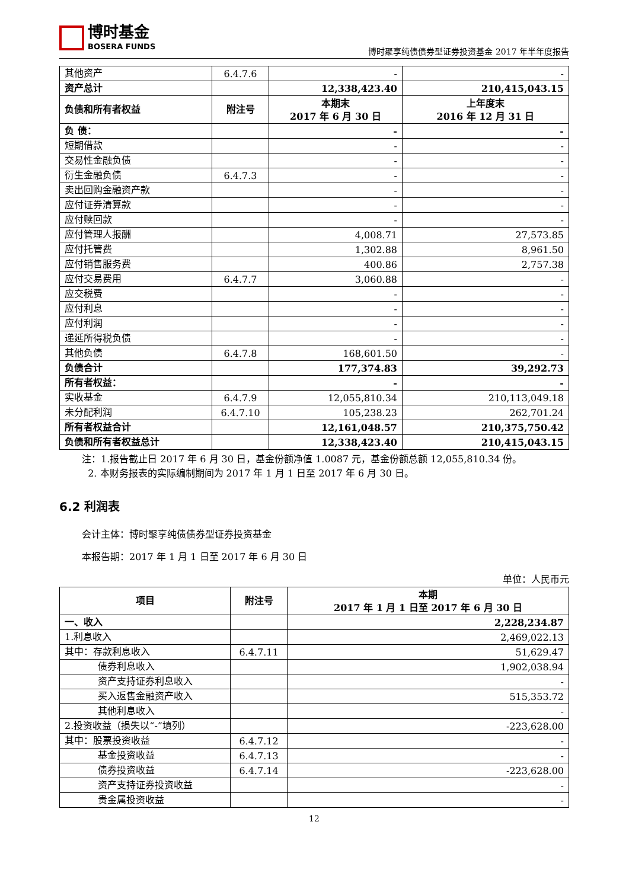博时基金
BOSERA FUNDS
博时聚享纯债债券型证券投资基金 2017 年半年度报告
| 其他资产 | 6.4.7.6 | - | - |
| 资产总计 | | 12,338,423.40 | 210,415,043.15 |
| 负债和所有者权益 | 附注号 | 本期末 2017 年 6 月 30 日 | 上年度末 2016 年 12 月 31 日 |
| 负 债： | | - | - |
| 短期借款 | | - | - |
| 交易性金融负债 | | - | - |
| 衍生金融负债 | 6.4.7.3 | - | - |
| 卖出回购金融资产款 | | - | - |
| 应付证券清算款 | | - | - |
| 应付赎回款 | | - | - |
| 应付管理人报酬 | | 4,008.71 | 27,573.85 |
| 应付托管费 | | 1,302.88 | 8,961.50 |
| 应付销售服务费 | | 400.86 | 2,757.38 |
| 应付交易费用 | 6.4.7.7 | 3,060.88 | - |
| 应交税费 | | - | - |
| 应付利息 | | - | - |
| 应付利润 | | - | - |
| 递延所得税负债 | | - | - |
| 其他负债 | 6.4.7.8 | 168,601.50 | - |
| 负债合计 | | 177,374.83 | 39,292.73 |
| 所有者权益： | | - | - |
| 实收基金 | 6.4.7.9 | 12,055,810.34 | 210,113,049.18 |
| 未分配利润 | 6.4.7.10 | 105,238.23 | 262,701.24 |
| 所有者权益合计 | | 12,161,048.57 | 210,375,750.42 |
| 负债和所有者权益总计 | | 12,338,423.40 | 210,415,043.15 |
注：1.报告截止日 2017 年 6 月 30 日，基金份额净值 1.0087 元，基金份额总额 12,055,810.34 份。
2. 本财务报表的实际编制期间为 2017 年 1 月 1 日至 2017 年 6 月 30 日。
6.2 利润表
会计主体：博时聚享纯债债券型证券投资基金
本报告期：2017 年 1 月 1 日至 2017 年 6 月 30 日
单位：人民币元
| 项目 | 附注号 | 本期 2017 年 1 月 1 日至 2017 年 6 月 30 日 |
| 一、收入 | | 2,228,234.87 |
| 1.利息收入 | | 2,469,022.13 |
| 其中：存款利息收入 | 6.4.7.11 | 51,629.47 |
| 债券利息收入 | | 1,902,038.94 |
| 资产支持证券利息收入 | | - |
| 买入返售金融资产收入 | | 515,353.72 |
| 其他利息收入 | | - |
| 2.投资收益（损失以“-”填列） | | -223,628.00 |
| 其中：股票投资收益 | 6.4.7.12 | - |
| 基金投资收益 | 6.4.7.13 | - |
| 债券投资收益 | 6.4.7.14 | -223,628.00 |
| 资产支持证券投资收益 | | - |
| 贵金属投资收益 | | - |
12